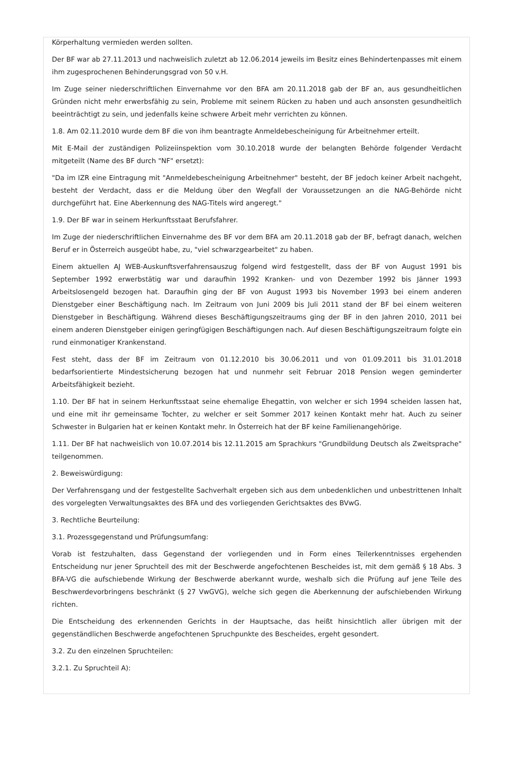Körperhaltung vermieden werden sollten.
Der BF war ab 27.11.2013 und nachweislich zuletzt ab 12.06.2014 jeweils im Besitz eines Behindertenpasses mit einem ihm zugesprochenen Behinderungsgrad von 50 v.H.
Im Zuge seiner niederschriftlichen Einvernahme vor den BFA am 20.11.2018 gab der BF an, aus gesundheitlichen Gründen nicht mehr erwerbsfähig zu sein, Probleme mit seinem Rücken zu haben und auch ansonsten gesundheitlich beeinträchtigt zu sein, und jedenfalls keine schwere Arbeit mehr verrichten zu können.
1.8. Am 02.11.2010 wurde dem BF die von ihm beantragte Anmeldebescheinigung für Arbeitnehmer erteilt.
Mit E-Mail der zuständigen Polizeiinspektion vom 30.10.2018 wurde der belangten Behörde folgender Verdacht mitgeteilt (Name des BF durch "NF" ersetzt):
"Da im IZR eine Eintragung mit "Anmeldebescheinigung Arbeitnehmer" besteht, der BF jedoch keiner Arbeit nachgeht, besteht der Verdacht, dass er die Meldung über den Wegfall der Voraussetzungen an die NAG-Behörde nicht durchgeführt hat. Eine Aberkennung des NAG-Titels wird angeregt."
1.9. Der BF war in seinem Herkunftsstaat Berufsfahrer.
Im Zuge der niederschriftlichen Einvernahme des BF vor dem BFA am 20.11.2018 gab der BF, befragt danach, welchen Beruf er in Österreich ausgeübt habe, zu, "viel schwarzgearbeitet" zu haben.
Einem aktuellen AJ WEB-Auskunftsverfahrensauszug folgend wird festgestellt, dass der BF von August 1991 bis September 1992 erwerbstätig war und daraufhin 1992 Kranken- und von Dezember 1992 bis Jänner 1993 Arbeitslosengeld bezogen hat. Daraufhin ging der BF von August 1993 bis November 1993 bei einem anderen Dienstgeber einer Beschäftigung nach. Im Zeitraum von Juni 2009 bis Juli 2011 stand der BF bei einem weiteren Dienstgeber in Beschäftigung. Während dieses Beschäftigungszeitraums ging der BF in den Jahren 2010, 2011 bei einem anderen Dienstgeber einigen geringfügigen Beschäftigungen nach. Auf diesen Beschäftigungszeitraum folgte ein rund einmonatiger Krankenstand.
Fest steht, dass der BF im Zeitraum von 01.12.2010 bis 30.06.2011 und von 01.09.2011 bis 31.01.2018 bedarfsorientierte Mindestsicherung bezogen hat und nunmehr seit Februar 2018 Pension wegen geminderter Arbeitsfähigkeit bezieht.
1.10. Der BF hat in seinem Herkunftsstaat seine ehemalige Ehegattin, von welcher er sich 1994 scheiden lassen hat, und eine mit ihr gemeinsame Tochter, zu welcher er seit Sommer 2017 keinen Kontakt mehr hat. Auch zu seiner Schwester in Bulgarien hat er keinen Kontakt mehr. In Österreich hat der BF keine Familienangehörige.
1.11. Der BF hat nachweislich von 10.07.2014 bis 12.11.2015 am Sprachkurs "Grundbildung Deutsch als Zweitsprache" teilgenommen.
2. Beweiswürdigung:
Der Verfahrensgang und der festgestellte Sachverhalt ergeben sich aus dem unbedenklichen und unbestrittenen Inhalt des vorgelegten Verwaltungsaktes des BFA und des vorliegenden Gerichtsaktes des BVwG.
3. Rechtliche Beurteilung:
3.1. Prozessgegenstand und Prüfungsumfang:
Vorab ist festzuhalten, dass Gegenstand der vorliegenden und in Form eines Teilerkenntnisses ergehenden Entscheidung nur jener Spruchteil des mit der Beschwerde angefochtenen Bescheides ist, mit dem gemäß § 18 Abs. 3 BFA-VG die aufschiebende Wirkung der Beschwerde aberkannt wurde, weshalb sich die Prüfung auf jene Teile des Beschwerdevorbringens beschränkt (§ 27 VwGVG), welche sich gegen die Aberkennung der aufschiebenden Wirkung richten.
Die Entscheidung des erkennenden Gerichts in der Hauptsache, das heißt hinsichtlich aller übrigen mit der gegenständlichen Beschwerde angefochtenen Spruchpunkte des Bescheides, ergeht gesondert.
3.2. Zu den einzelnen Spruchteilen:
3.2.1. Zu Spruchteil A):